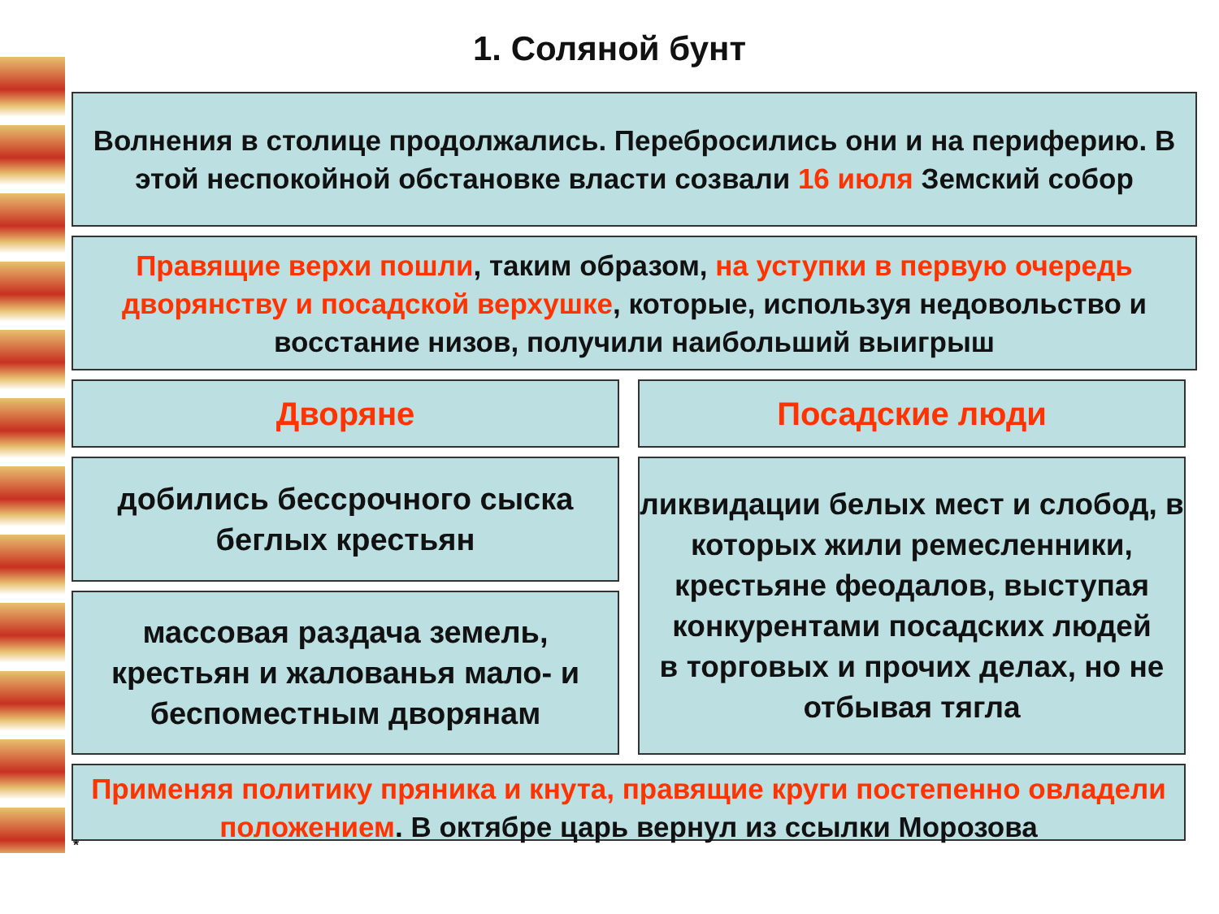1. Соляной бунт
Волнения в столице продолжались. Перебросились они и на периферию. В этой неспокойной обстановке власти созвали 16 июля Земский собор
Правящие верхи пошли, таким образом, на уступки в первую очередь дворянству и посадской верхушке, которые, используя недовольство и восстание низов, получили наибольший выигрыш
Дворяне Посадские люди
добились бессрочного сыска беглых крестьян
массовая раздача земель, крестьян и жалованья мало- и беспоместным дворянам
ликвидации белых мест и слобод, в которых жили ремесленники, крестьяне феодалов, выступая конкурентами посадских людей
в торговых и прочих делах, но не отбывая тягла
Применяя политику пряника и кнута, правящие круги постепенно овладели положением. В октябре царь вернул из ссылки Морозова
*